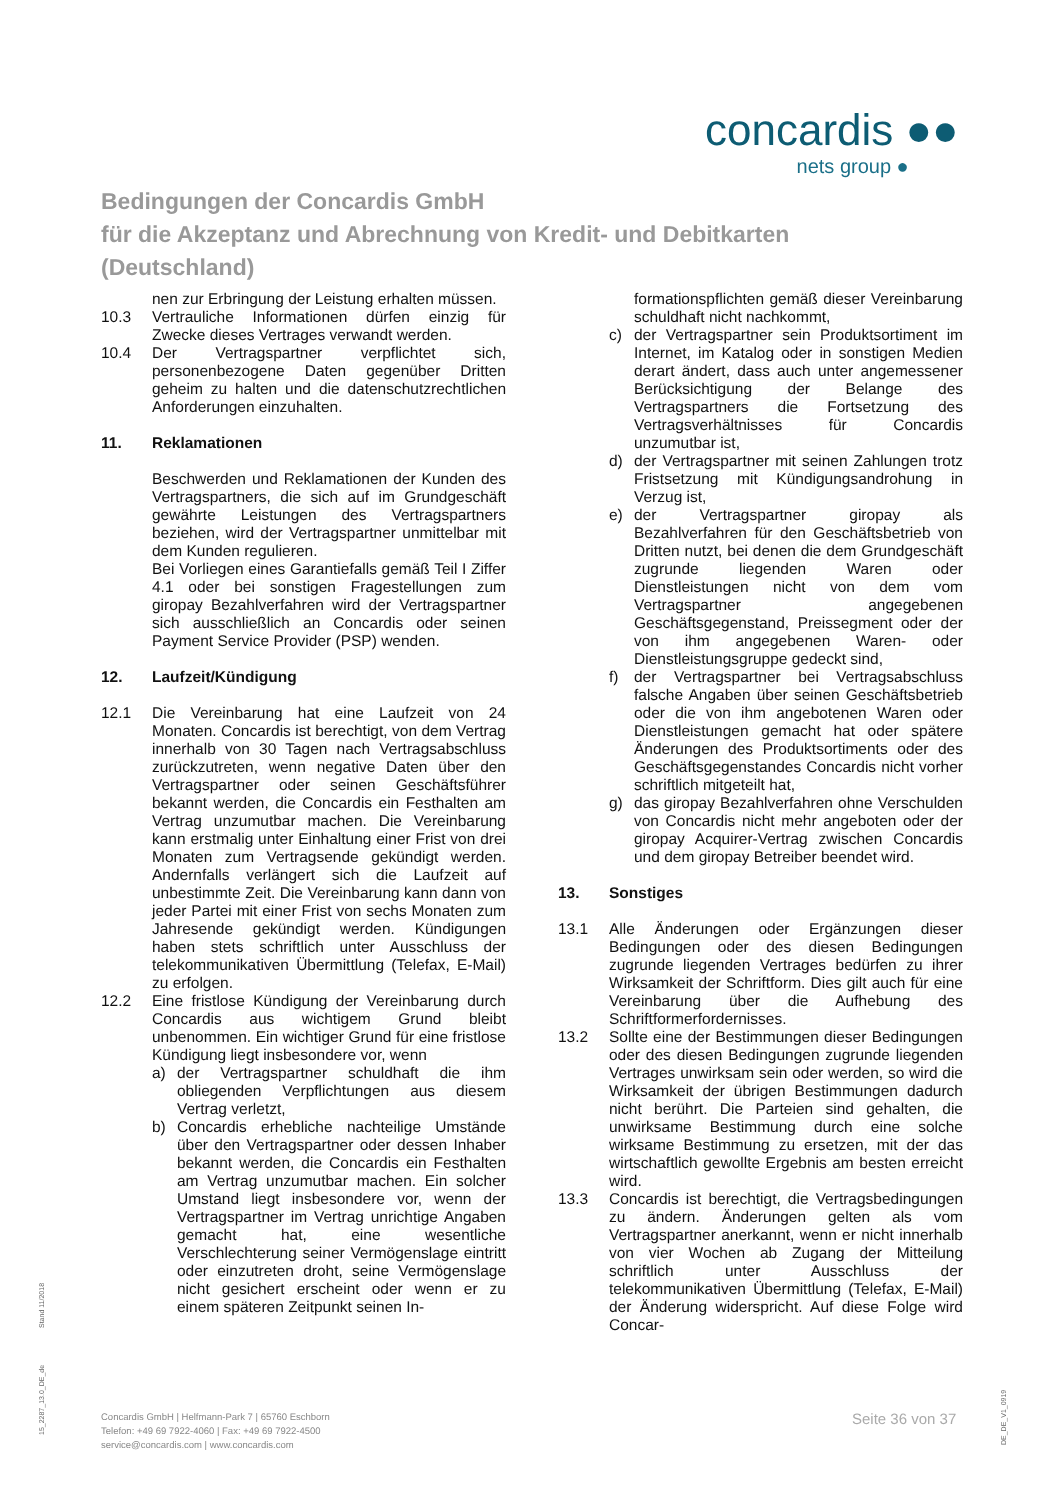concardis ●●
nets group ●
Bedingungen der Concardis GmbH
für die Akzeptanz und Abrechnung von Kredit- und Debitkarten
(Deutschland)
nen zur Erbringung der Leistung erhalten müssen.
10.3 Vertrauliche Informationen dürfen einzig für Zwecke dieses Vertrages verwandt werden.
10.4 Der Vertragspartner verpflichtet sich, personenbezogene Daten gegenüber Dritten geheim zu halten und die datenschutzrechtlichen Anforderungen einzuhalten.
11. Reklamationen
Beschwerden und Reklamationen der Kunden des Vertragspartners, die sich auf im Grundgeschäft gewährte Leistungen des Vertragspartners beziehen, wird der Vertragspartner unmittelbar mit dem Kunden regulieren.
Bei Vorliegen eines Garantiefalls gemäß Teil I Ziffer 4.1 oder bei sonstigen Fragestellungen zum giropay Bezahlverfahren wird der Vertragspartner sich ausschließlich an Concardis oder seinen Payment Service Provider (PSP) wenden.
12. Laufzeit/Kündigung
12.1 Die Vereinbarung hat eine Laufzeit von 24 Monaten. Concardis ist berechtigt, von dem Vertrag innerhalb von 30 Tagen nach Vertragsabschluss zurückzutreten, wenn negative Daten über den Vertragspartner oder seinen Geschäftsführer bekannt werden, die Concardis ein Festhalten am Vertrag unzumutbar machen. Die Vereinbarung kann erstmalig unter Einhaltung einer Frist von drei Monaten zum Vertragsende gekündigt werden. Andernfalls verlängert sich die Laufzeit auf unbestimmte Zeit. Die Vereinbarung kann dann von jeder Partei mit einer Frist von sechs Monaten zum Jahresende gekündigt werden. Kündigungen haben stets schriftlich unter Ausschluss der telekommunikativen Übermittlung (Telefax, E-Mail) zu erfolgen.
12.2 Eine fristlose Kündigung der Vereinbarung durch Concardis aus wichtigem Grund bleibt unbenommen. Ein wichtiger Grund für eine fristlose Kündigung liegt insbesondere vor, wenn
a) der Vertragspartner schuldhaft die ihm obliegenden Verpflichtungen aus diesem Vertrag verletzt,
b) Concardis erhebliche nachteilige Umstände über den Vertragspartner oder dessen Inhaber bekannt werden, die Concardis ein Festhalten am Vertrag unzumutbar machen. Ein solcher Umstand liegt insbesondere vor, wenn der Vertragspartner im Vertrag unrichtige Angaben gemacht hat, eine wesentliche Verschlechterung seiner Vermögenslage eintritt oder einzutreten droht, seine Vermögenslage nicht gesichert erscheint oder wenn er zu einem späteren Zeitpunkt seinen In-
formationspflichten gemäß dieser Vereinbarung schuldhaft nicht nachkommt,
c) der Vertragspartner sein Produktsortiment im Internet, im Katalog oder in sonstigen Medien derart ändert, dass auch unter angemessener Berücksichtigung der Belange des Vertragspartners die Fortsetzung des Vertragsverhältnisses für Concardis unzumutbar ist,
d) der Vertragspartner mit seinen Zahlungen trotz Fristsetzung mit Kündigungsandrohung in Verzug ist,
e) der Vertragspartner giropay als Bezahlverfahren für den Geschäftsbetrieb von Dritten nutzt, bei denen die dem Grundgeschäft zugrunde liegenden Waren oder Dienstleistungen nicht von dem vom Vertragspartner angegebenen Geschäftsgegenstand, Preissegment oder der von ihm angegebenen Waren- oder Dienstleistungsgruppe gedeckt sind,
f) der Vertragspartner bei Vertragsabschluss falsche Angaben über seinen Geschäftsbetrieb oder die von ihm angebotenen Waren oder Dienstleistungen gemacht hat oder spätere Änderungen des Produktsortiments oder des Geschäftsgegenstandes Concardis nicht vorher schriftlich mitgeteilt hat,
g) das giropay Bezahlverfahren ohne Verschulden von Concardis nicht mehr angeboten oder der giropay Acquirer-Vertrag zwischen Concardis und dem giropay Betreiber beendet wird.
13. Sonstiges
13.1 Alle Änderungen oder Ergänzungen dieser Bedingungen oder des diesen Bedingungen zugrunde liegenden Vertrages bedürfen zu ihrer Wirksamkeit der Schriftform. Dies gilt auch für eine Vereinbarung über die Aufhebung des Schriftformerfordernisses.
13.2 Sollte eine der Bestimmungen dieser Bedingungen oder des diesen Bedingungen zugrunde liegenden Vertrages unwirksam sein oder werden, so wird die Wirksamkeit der übrigen Bestimmungen dadurch nicht berührt. Die Parteien sind gehalten, die unwirksame Bestimmung durch eine solche wirksame Bestimmung zu ersetzen, mit der das wirtschaftlich gewollte Ergebnis am besten erreicht wird.
13.3 Concardis ist berechtigt, die Vertragsbedingungen zu ändern. Änderungen gelten als vom Vertragspartner anerkannt, wenn er nicht innerhalb von vier Wochen ab Zugang der Mitteilung schriftlich unter Ausschluss der telekommunikativen Übermittlung (Telefax, E-Mail) der Änderung widerspricht. Auf diese Folge wird Concar-
Stand 11/2018
15_2287_13.0_DE_de
Concardis GmbH | Helfmann-Park 7 | 65760 Eschborn
Telefon: +49 69 7922-4060 | Fax: +49 69 7922-4500
service@concardis.com | www.concardis.com
Seite 36 von 37
DE_DE_V1_0919